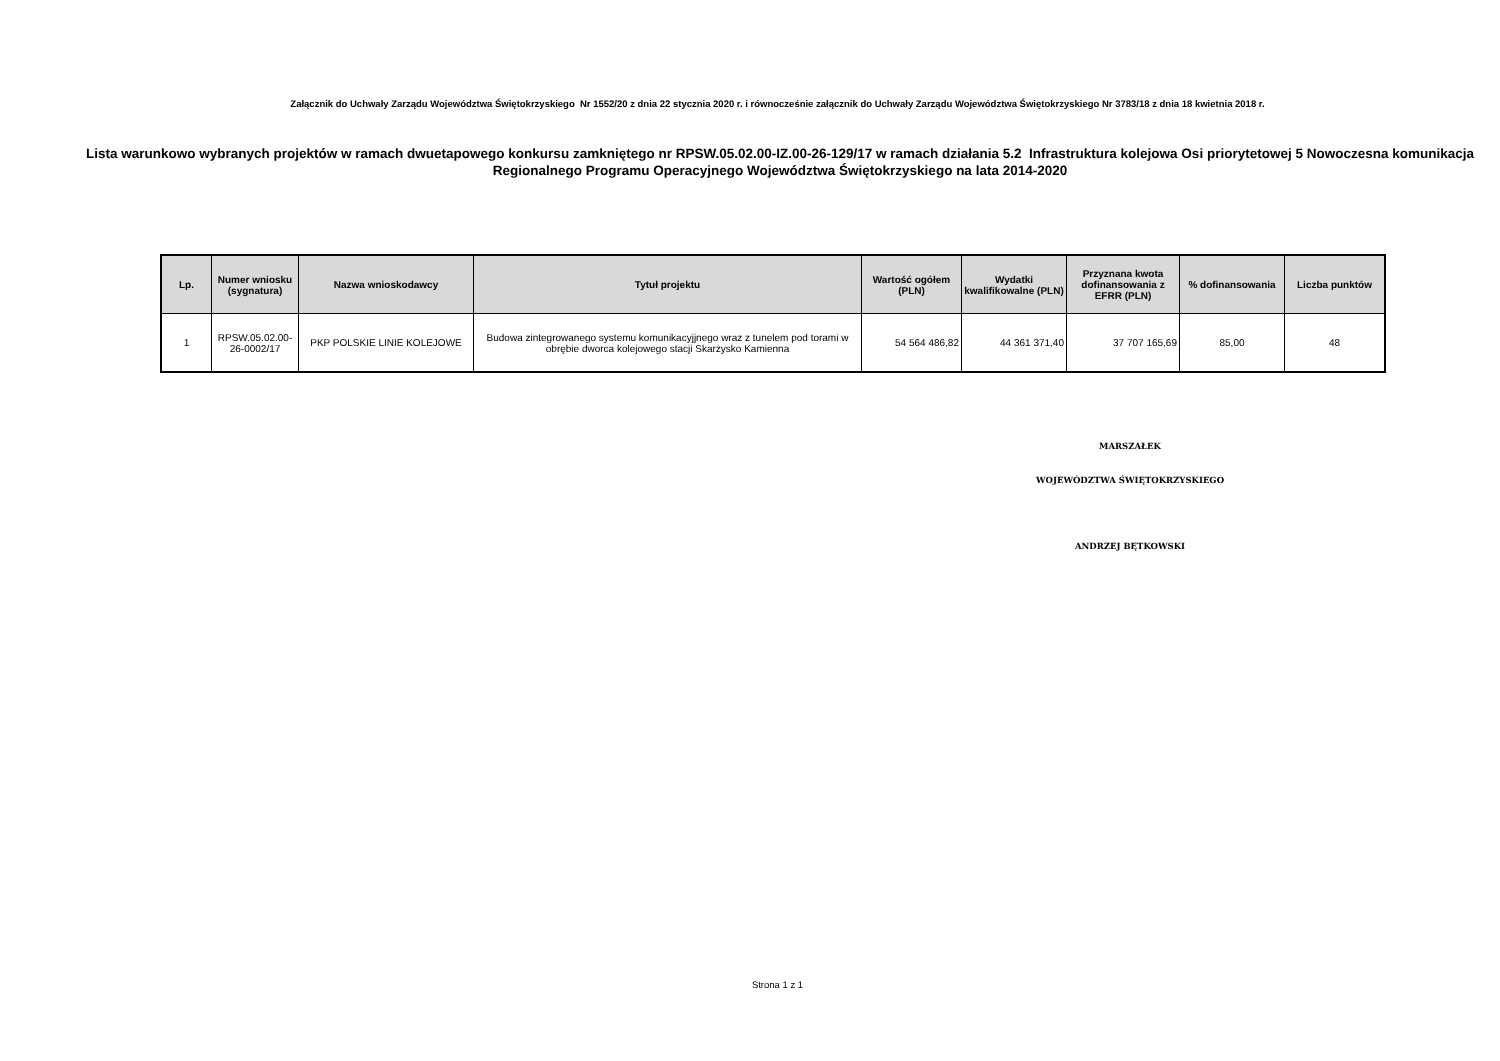Załącznik do Uchwały Zarządu Województwa Świętokrzyskiego Nr 1552/20 z dnia 22 stycznia 2020 r. i równocześnie załącznik do Uchwały Zarządu Województwa Świętokrzyskiego Nr 3783/18 z dnia 18 kwietnia 2018 r.
Lista warunkowo wybranych projektów w ramach dwuetapowego konkursu zamkniętego nr RPSW.05.02.00-IZ.00-26-129/17 w ramach działania 5.2 Infrastruktura kolejowa Osi priorytetowej 5 Nowoczesna komunikacja Regionalnego Programu Operacyjnego Województwa Świętokrzyskiego na lata 2014-2020
| Lp. | Numer wniosku (sygnatura) | Nazwa wnioskodawcy | Tytuł projektu | Wartość ogółem (PLN) | Wydatki kwalifikowalne (PLN) | Przyznana kwota dofinansowania z EFRR (PLN) | % dofinansowania | Liczba punktów |
| --- | --- | --- | --- | --- | --- | --- | --- | --- |
| 1 | RPSW.05.02.00-26-0002/17 | PKP POLSKIE LINIE KOLEJOWE | Budowa zintegrowanego systemu komunikacyjjnego wraz z tunelem pod torami w obrębie dworca kolejowego stacji Skarżysko Kamienna | 54 564 486,82 | 44 361 371,40 | 37 707 165,69 | 85,00 | 48 |
MARSZAŁEK
WOJEWÓDZTWA ŚWIĘTOKRZYSKIEGO
ANDRZEJ BĘTKOWSKI
Strona 1 z 1